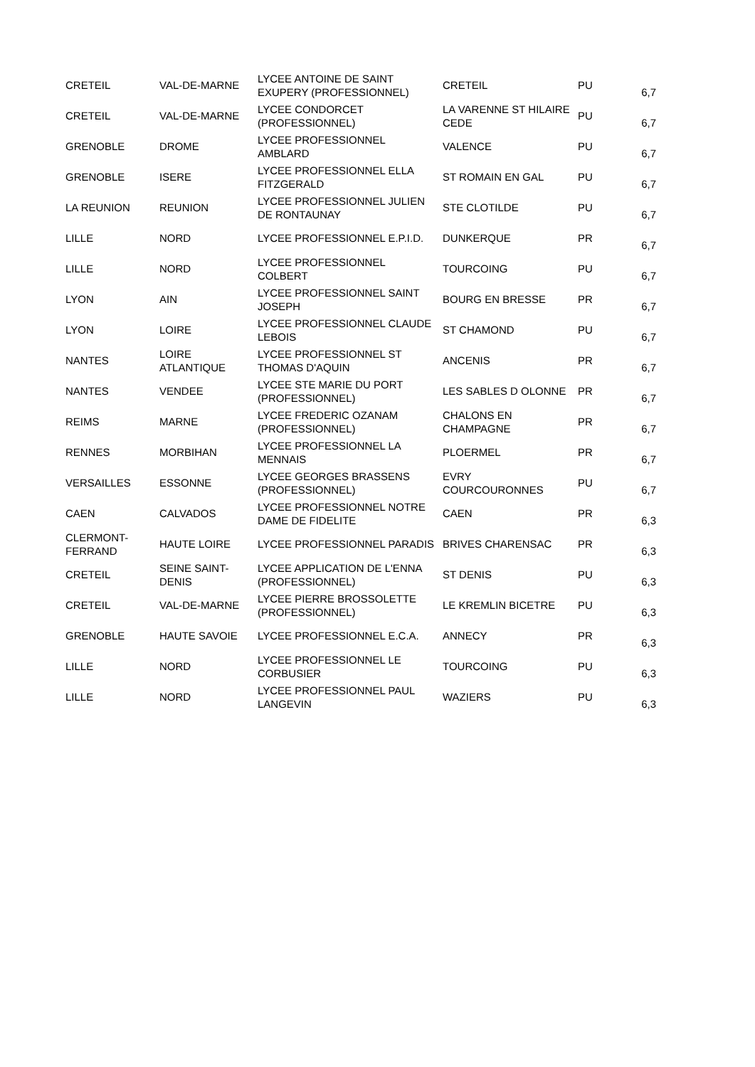| CRETEIL | VAL-DE-MARNE | LYCEE ANTOINE DE SAINT EXUPERY (PROFESSIONNEL) | CRETEIL | PU | 6,7 |
| CRETEIL | VAL-DE-MARNE | LYCEE CONDORCET (PROFESSIONNEL) | LA VARENNE ST HILAIRE CEDE | PU | 6,7 |
| GRENOBLE | DROME | LYCEE PROFESSIONNEL AMBLARD | VALENCE | PU | 6,7 |
| GRENOBLE | ISERE | LYCEE PROFESSIONNEL ELLA FITZGERALD | ST ROMAIN EN GAL | PU | 6,7 |
| LA REUNION | REUNION | LYCEE PROFESSIONNEL JULIEN DE RONTAUNAY | STE CLOTILDE | PU | 6,7 |
| LILLE | NORD | LYCEE PROFESSIONNEL E.P.I.D. | DUNKERQUE | PR | 6,7 |
| LILLE | NORD | LYCEE PROFESSIONNEL COLBERT | TOURCOING | PU | 6,7 |
| LYON | AIN | LYCEE PROFESSIONNEL SAINT JOSEPH | BOURG EN BRESSE | PR | 6,7 |
| LYON | LOIRE | LYCEE PROFESSIONNEL CLAUDE LEBOIS | ST CHAMOND | PU | 6,7 |
| NANTES | LOIRE ATLANTIQUE | LYCEE PROFESSIONNEL ST THOMAS D'AQUIN | ANCENIS | PR | 6,7 |
| NANTES | VENDEE | LYCEE STE MARIE DU PORT (PROFESSIONNEL) | LES SABLES D OLONNE | PR | 6,7 |
| REIMS | MARNE | LYCEE FREDERIC OZANAM (PROFESSIONNEL) | CHALONS EN CHAMPAGNE | PR | 6,7 |
| RENNES | MORBIHAN | LYCEE PROFESSIONNEL LA MENNAIS | PLOERMEL | PR | 6,7 |
| VERSAILLES | ESSONNE | LYCEE GEORGES BRASSENS (PROFESSIONNEL) | EVRY COURCOURONNES | PU | 6,7 |
| CAEN | CALVADOS | LYCEE PROFESSIONNEL NOTRE DAME DE FIDELITE | CAEN | PR | 6,3 |
| CLERMONT-FERRAND | HAUTE LOIRE | LYCEE PROFESSIONNEL PARADIS | BRIVES CHARENSAC | PR | 6,3 |
| CRETEIL | SEINE SAINT-DENIS | LYCEE APPLICATION DE L'ENNA (PROFESSIONNEL) | ST DENIS | PU | 6,3 |
| CRETEIL | VAL-DE-MARNE | LYCEE PIERRE BROSSOLETTE (PROFESSIONNEL) | LE KREMLIN BICETRE | PU | 6,3 |
| GRENOBLE | HAUTE SAVOIE | LYCEE PROFESSIONNEL E.C.A. | ANNECY | PR | 6,3 |
| LILLE | NORD | LYCEE PROFESSIONNEL LE CORBUSIER | TOURCOING | PU | 6,3 |
| LILLE | NORD | LYCEE PROFESSIONNEL PAUL LANGEVIN | WAZIERS | PU | 6,3 |